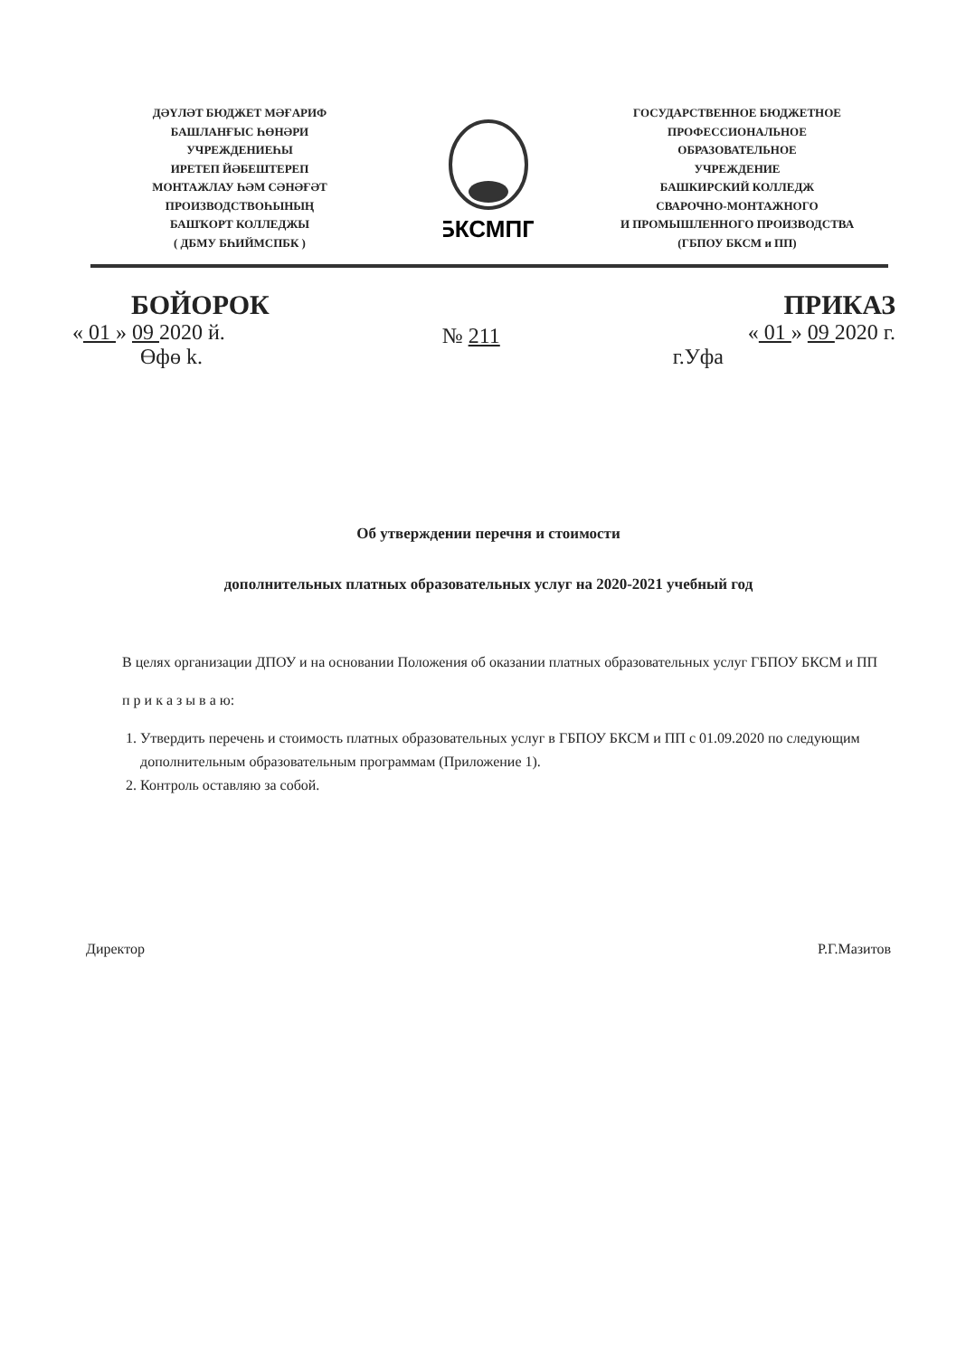ДӘҮЛӘТ БЮДЖЕТ МӘҒАРИФ
БАШЛАНҒЫС ҺӨНӘРИ
УЧРЕЖДЕНИЕҺЫ
ИРЕТЕП ЙӘБЕШТЕРЕП
МОНТАЖЛАУ ҺӘМ СӘНӘҒӘТ
ПРОИЗВОДСТВОҺЫНЫҢ
БАШҠОРТ КОЛЛЕДЖЫ
( ДБМУ БҺИЙМСПБК )
БКСМПП
ГОСУДАРСТВЕННОЕ БЮДЖЕТНОЕ
ПРОФЕССИОНАЛЬНОЕ
ОБРАЗОВАТЕЛЬНОЕ
УЧРЕЖДЕНИЕ
БАШКИРСКИЙ КОЛЛЕДЖ
СВАРОЧНО-МОНТАЖНОГО
И ПРОМЫШЛЕННОГО ПРОИЗВОДСТВА
(ГБПОУ БКСМ и ПП)
БОЙОРОК
« 01 » 09 2020 й.
Өфө k.
№ 211
ПРИКАЗ
« 01 » 09 2020 г.
г.Уфа
Об утверждении перечня и стоимости
дополнительных платных образовательных услуг на 2020-2021 учебный год
В целях организации ДПОУ и на основании Положения об оказании платных образовательных услуг ГБПОУ БКСМ и ПП
п р и к а з ы в а ю:
1. Утвердить перечень и стоимость платных образовательных услуг в ГБПОУ БКСМ и ПП с 01.09.2020 по следующим дополнительным образовательным программам (Приложение 1).
2. Контроль оставляю за собой.
Директор Р.Г.Мазитов